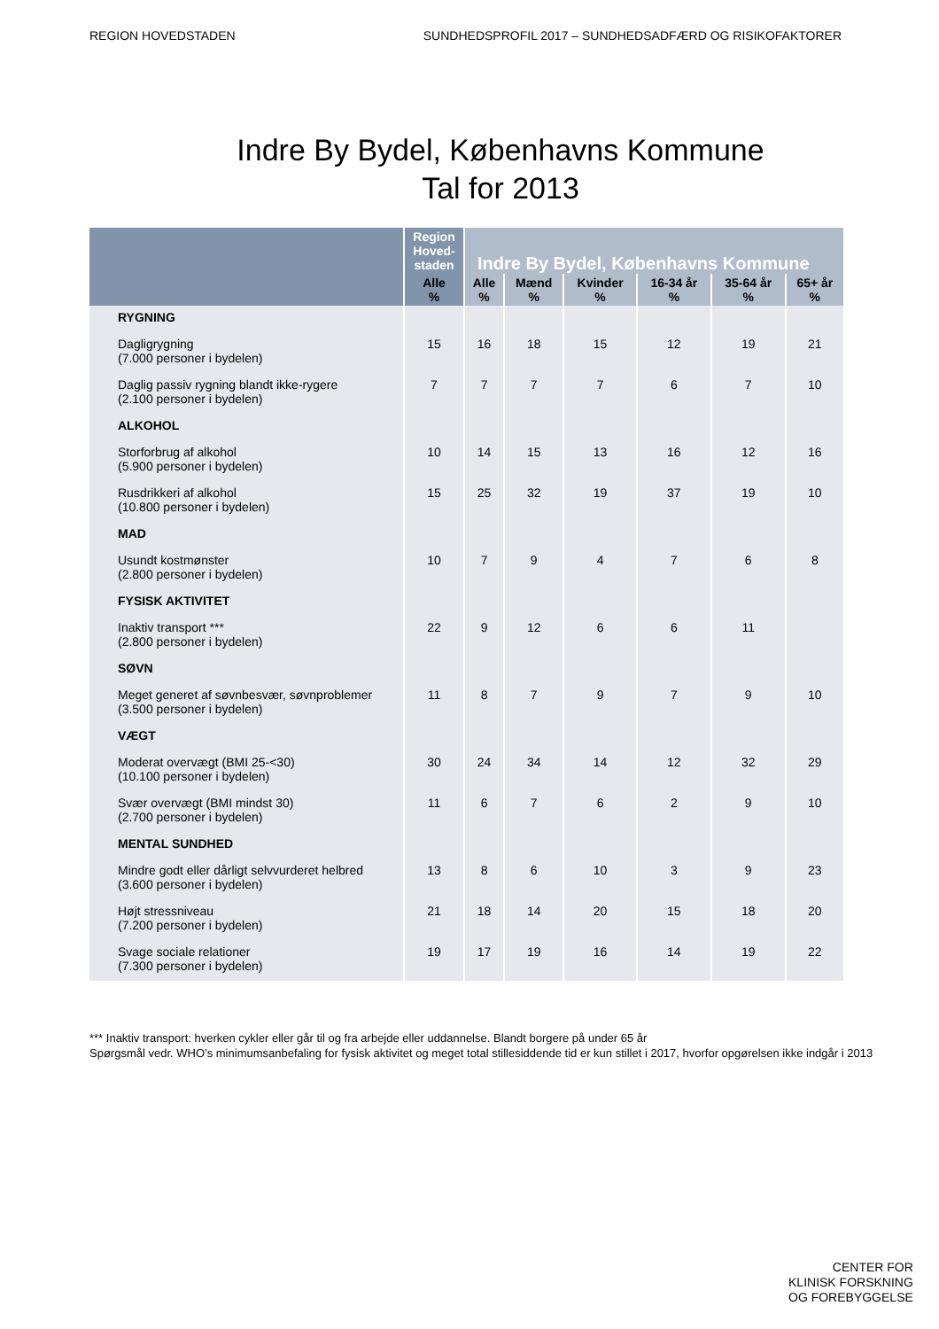REGION HOVEDSTADEN SUNDHEDSPROFIL 2017 – SUNDHEDSADFÆRD OG RISIKOFAKTORER
Indre By Bydel, Københavns Kommune
Tal for 2013
| | Region Hoved-staden | Indre By Bydel, Københavns Kommune | | | | | |
| --- | --- | --- | --- | --- | --- | --- | --- |
| | Alle % | Alle % | Mænd % | Kvinder % | 16-34 år % | 35-64 år % | 65+ år % |
| RYGNING | | | | | | | |
| Dagligrygning (7.000 personer i bydelen) | 15 | 16 | 18 | 15 | 12 | 19 | 21 |
| Daglig passiv rygning blandt ikke-rygere (2.100 personer i bydelen) | 7 | 7 | 7 | 7 | 6 | 7 | 10 |
| ALKOHOL | | | | | | | |
| Storforbrug af alkohol (5.900 personer i bydelen) | 10 | 14 | 15 | 13 | 16 | 12 | 16 |
| Rusdrikkeri af alkohol (10.800 personer i bydelen) | 15 | 25 | 32 | 19 | 37 | 19 | 10 |
| MAD | | | | | | | |
| Usundt kostmønster (2.800 personer i bydelen) | 10 | 7 | 9 | 4 | 7 | 6 | 8 |
| FYSISK AKTIVITET | | | | | | | |
| Inaktiv transport *** (2.800 personer i bydelen) | 22 | 9 | 12 | 6 | 6 | 11 | |
| SØVN | | | | | | | |
| Meget generet af søvnbesvær, søvnproblemer (3.500 personer i bydelen) | 11 | 8 | 7 | 9 | 7 | 9 | 10 |
| VÆGT | | | | | | | |
| Moderat overvægt (BMI 25-<30) (10.100 personer i bydelen) | 30 | 24 | 34 | 14 | 12 | 32 | 29 |
| Svær overvægt (BMI mindst 30) (2.700 personer i bydelen) | 11 | 6 | 7 | 6 | 2 | 9 | 10 |
| MENTAL SUNDHED | | | | | | | |
| Mindre godt eller dårligt selvvurderet helbred (3.600 personer i bydelen) | 13 | 8 | 6 | 10 | 3 | 9 | 23 |
| Højt stressniveau (7.200 personer i bydelen) | 21 | 18 | 14 | 20 | 15 | 18 | 20 |
| Svage sociale relationer (7.300 personer i bydelen) | 19 | 17 | 19 | 16 | 14 | 19 | 22 |
*** Inaktiv transport: hverken cykler eller går til og fra arbejde eller uddannelse. Blandt borgere på under 65 år
Spørgsmål vedr. WHO’s minimumsanbefaling for fysisk aktivitet og meget total stillesiddende tid er kun stillet i 2017, hvorfor opgørelsen ikke indgår i 2013
CENTER FOR
KLINISK FORSKNING
OG FOREBYGGELSE